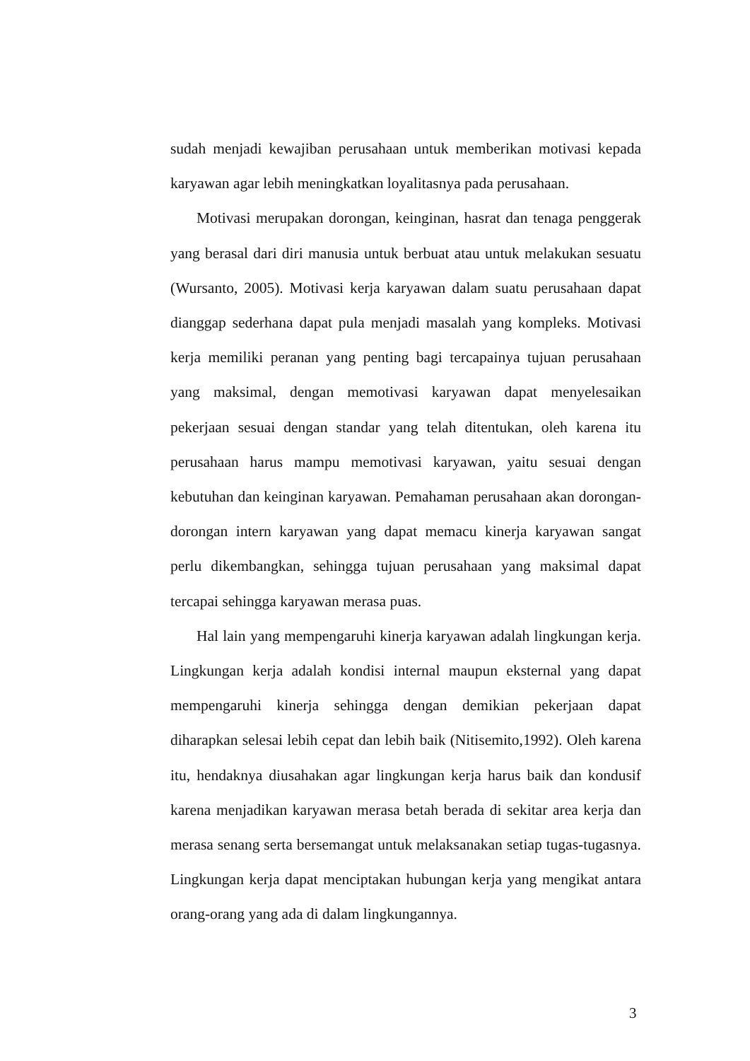sudah menjadi kewajiban perusahaan untuk memberikan motivasi kepada karyawan agar lebih meningkatkan loyalitasnya pada perusahaan.
Motivasi merupakan dorongan, keinginan, hasrat dan tenaga penggerak yang berasal dari diri manusia untuk berbuat atau untuk melakukan sesuatu (Wursanto, 2005). Motivasi kerja karyawan dalam suatu perusahaan dapat dianggap sederhana dapat pula menjadi masalah yang kompleks. Motivasi kerja memiliki peranan yang penting bagi tercapainya tujuan perusahaan yang maksimal, dengan memotivasi karyawan dapat menyelesaikan pekerjaan sesuai dengan standar yang telah ditentukan, oleh karena itu perusahaan harus mampu memotivasi karyawan, yaitu sesuai dengan kebutuhan dan keinginan karyawan. Pemahaman perusahaan akan dorongan-dorongan intern karyawan yang dapat memacu kinerja karyawan sangat perlu dikembangkan, sehingga tujuan perusahaan yang maksimal dapat tercapai sehingga karyawan merasa puas.
Hal lain yang mempengaruhi kinerja karyawan adalah lingkungan kerja. Lingkungan kerja adalah kondisi internal maupun eksternal yang dapat mempengaruhi kinerja sehingga dengan demikian pekerjaan dapat diharapkan selesai lebih cepat dan lebih baik (Nitisemito,1992). Oleh karena itu, hendaknya diusahakan agar lingkungan kerja harus baik dan kondusif karena menjadikan karyawan merasa betah berada di sekitar area kerja dan merasa senang serta bersemangat untuk melaksanakan setiap tugas-tugasnya. Lingkungan kerja dapat menciptakan hubungan kerja yang mengikat antara orang-orang yang ada di dalam lingkungannya.
3